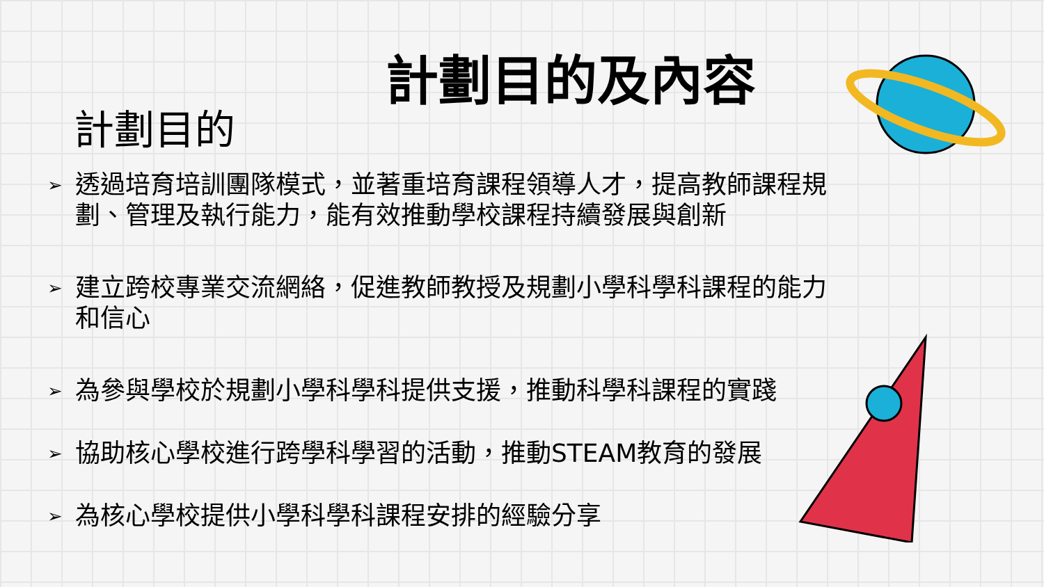計劃目的及內容
計劃目的
➢ 透過培育培訓團隊模式，並著重培育課程領導人才，提高教師課程規劃、管理及執行能力，能有效推動學校課程持續發展與創新
➢ 建立跨校專業交流網絡，促進教師教授及規劃小學科學科課程的能力和信心
➢ 為參與學校於規劃小學科學科提供支援，推動科學科課程的實踐
➢ 協助核心學校進行跨學科學習的活動，推動STEAM教育的發展
➢ 為核心學校提供小學科學科課程安排的經驗分享